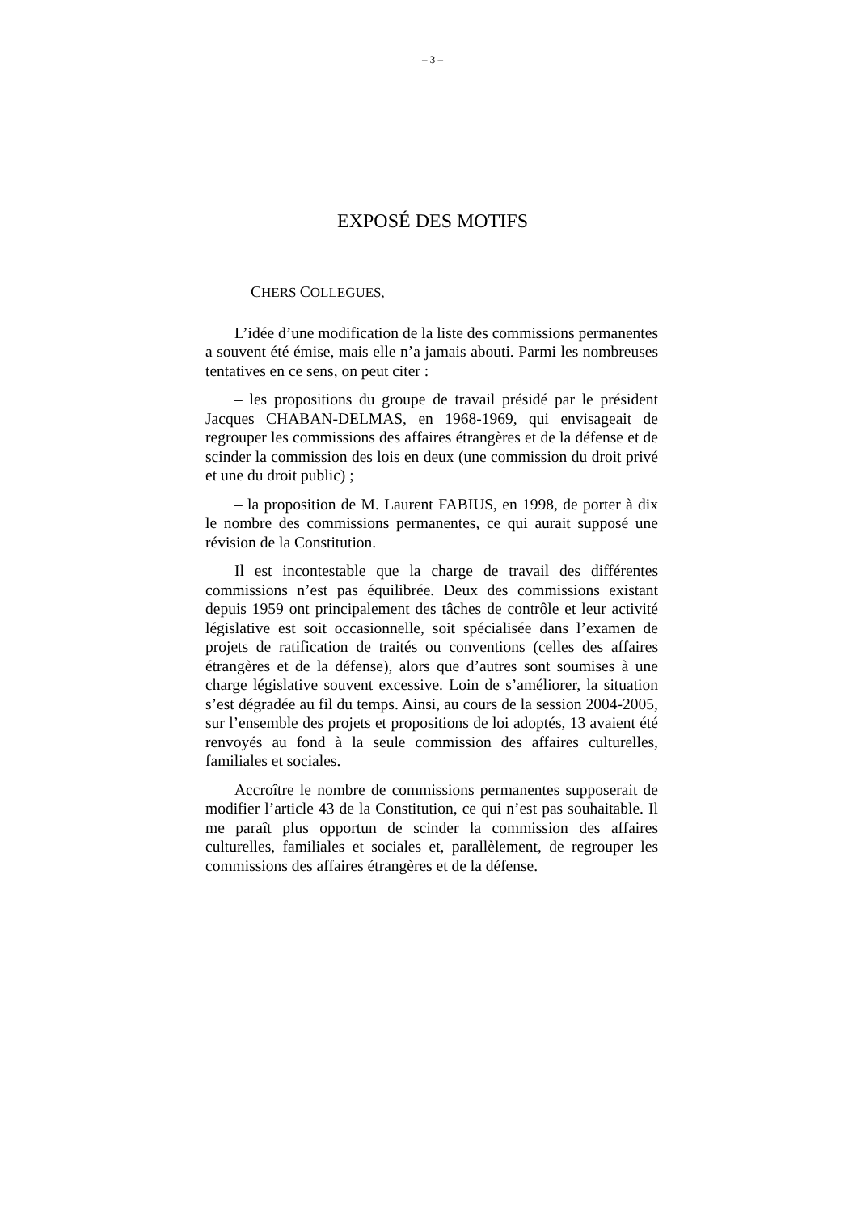– 3 –
EXPOSÉ DES MOTIFS
CHERS COLLEGUES,
L’idée d’une modification de la liste des commissions permanentes a souvent été émise, mais elle n’a jamais abouti. Parmi les nombreuses tentatives en ce sens, on peut citer :
– les propositions du groupe de travail présidé par le président Jacques CHABAN-DELMAS, en 1968-1969, qui envisageait de regrouper les commissions des affaires étrangères et de la défense et de scinder la commission des lois en deux (une commission du droit privé et une du droit public) ;
– la proposition de M. Laurent FABIUS, en 1998, de porter à dix le nombre des commissions permanentes, ce qui aurait supposé une révision de la Constitution.
Il est incontestable que la charge de travail des différentes commissions n’est pas équilibrée. Deux des commissions existant depuis 1959 ont principalement des tâches de contrôle et leur activité législative est soit occasionnelle, soit spécialisée dans l’examen de projets de ratification de traités ou conventions (celles des affaires étrangères et de la défense), alors que d’autres sont soumises à une charge législative souvent excessive. Loin de s’améliorer, la situation s’est dégradée au fil du temps. Ainsi, au cours de la session 2004-2005, sur l’ensemble des projets et propositions de loi adoptés, 13 avaient été renvoyés au fond à la seule commission des affaires culturelles, familiales et sociales.
Accroître le nombre de commissions permanentes supposerait de modifier l’article 43 de la Constitution, ce qui n’est pas souhaitable. Il me paraît plus opportun de scinder la commission des affaires culturelles, familiales et sociales et, parallèlement, de regrouper les commissions des affaires étrangères et de la défense.